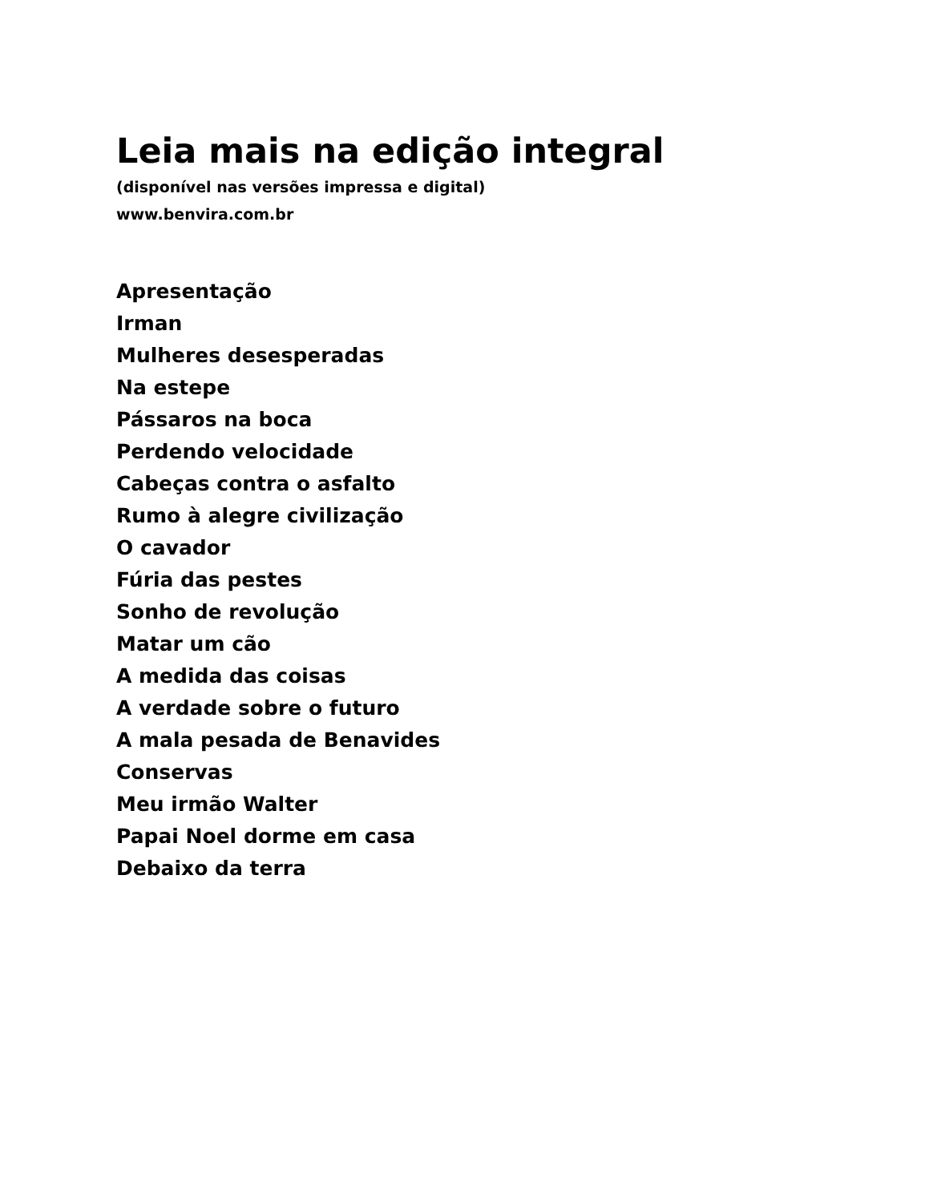Leia mais na edição integral
(disponível nas versões impressa e digital)
www.benvira.com.br
Apresentação
Irman
Mulheres desesperadas
Na estepe
Pássaros na boca
Perdendo velocidade
Cabeças contra o asfalto
Rumo à alegre civilização
O cavador
Fúria das pestes
Sonho de revolução
Matar um cão
A medida das coisas
A verdade sobre o futuro
A mala pesada de Benavides
Conservas
Meu irmão Walter
Papai Noel dorme em casa
Debaixo da terra